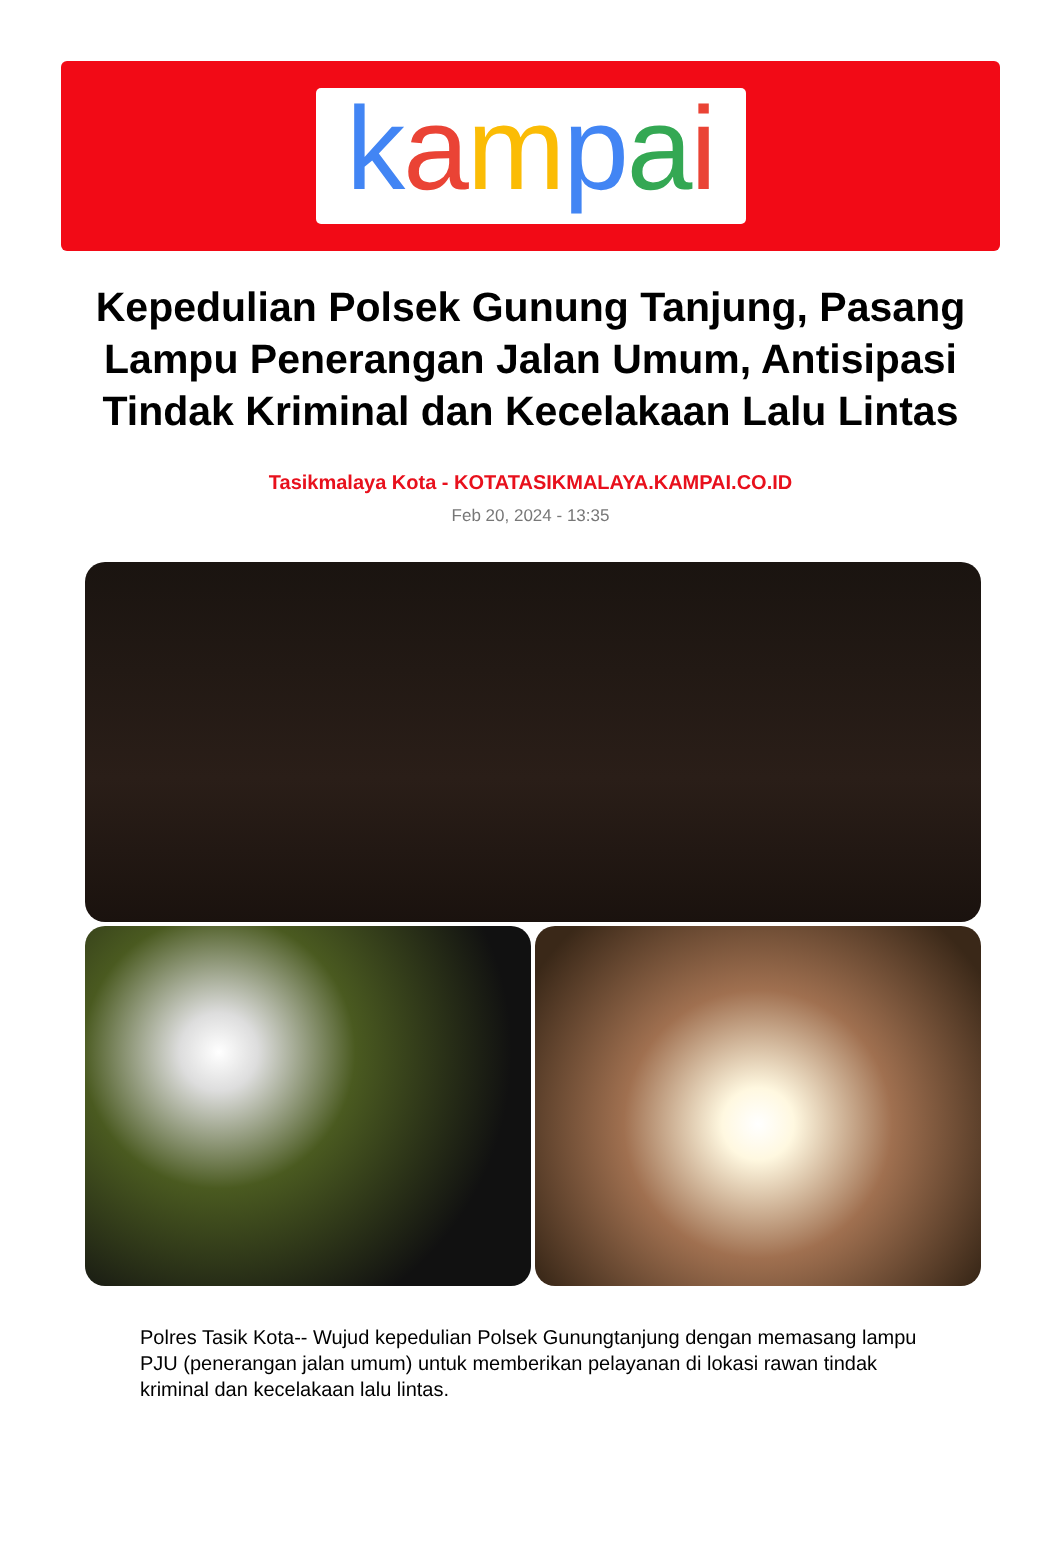kampai
Kepedulian Polsek Gunung Tanjung, Pasang Lampu Penerangan Jalan Umum, Antisipasi Tindak Kriminal dan Kecelakaan Lalu Lintas
Tasikmalaya Kota - KOTATASIKMALAYA.KAMPAI.CO.ID
Feb 20, 2024 - 13:35
Polres Tasik Kota-- Wujud kepedulian Polsek Gunungtanjung dengan memasang lampu PJU (penerangan jalan umum) untuk memberikan pelayanan di lokasi rawan tindak kriminal dan kecelakaan lalu lintas.